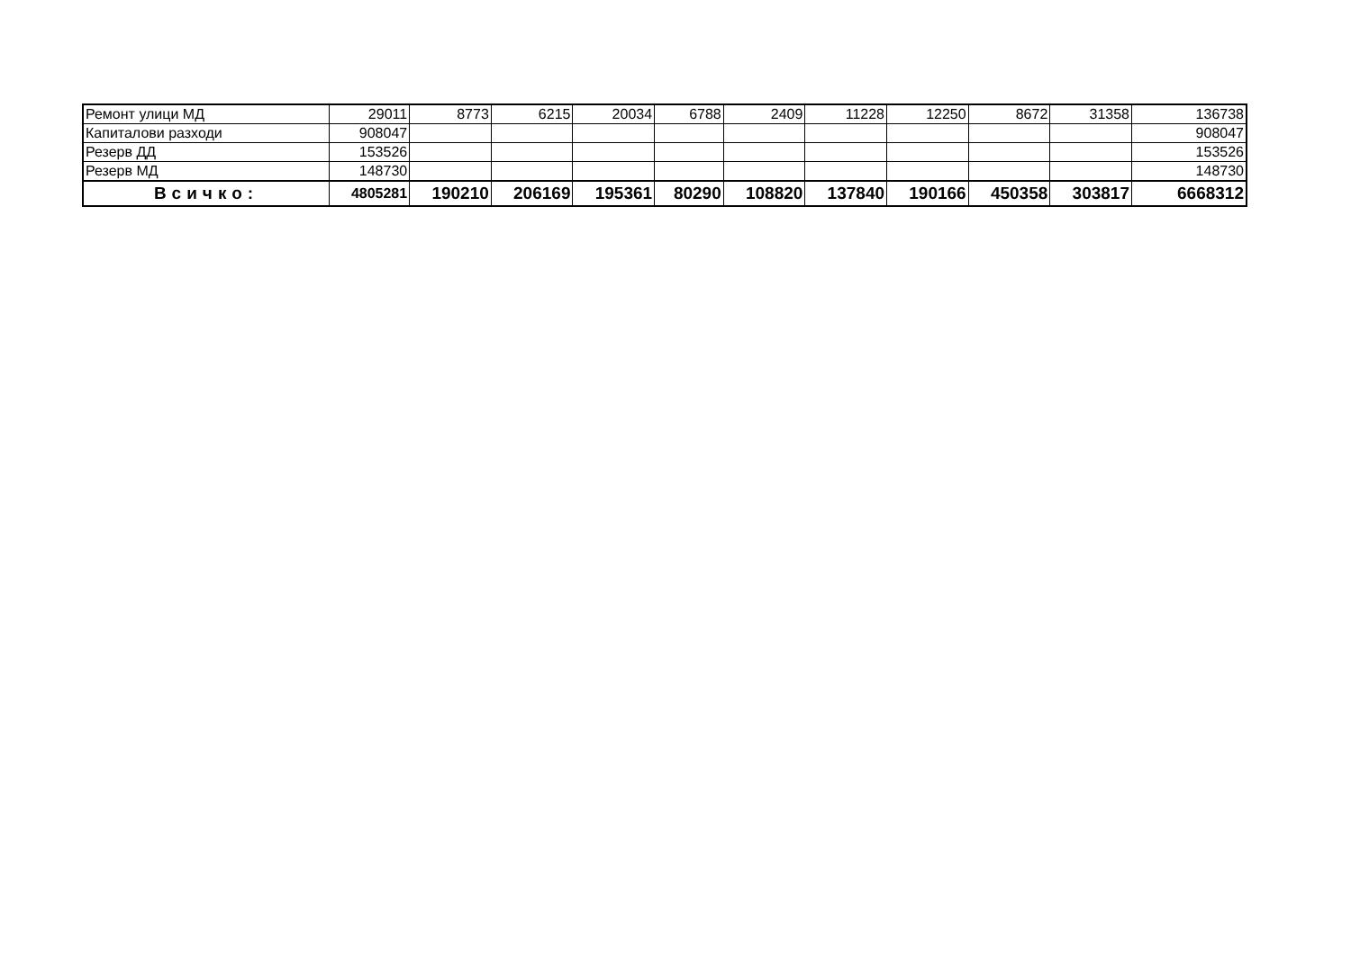| Ремонт улици МД | 29011 | 8773 | 6215 | 20034 | 6788 | 2409 | 11228 | 12250 | 8672 | 31358 | 136738 |
| Капиталови разходи | 908047 | | | | | | | | | | 908047 |
| Резерв ДД | 153526 | | | | | | | | | | 153526 |
| Резерв МД | 148730 | | | | | | | | | | 148730 |
| Всичко: | 4805281 | 190210 | 206169 | 195361 | 80290 | 108820 | 137840 | 190166 | 450358 | 303817 | 6668312 |